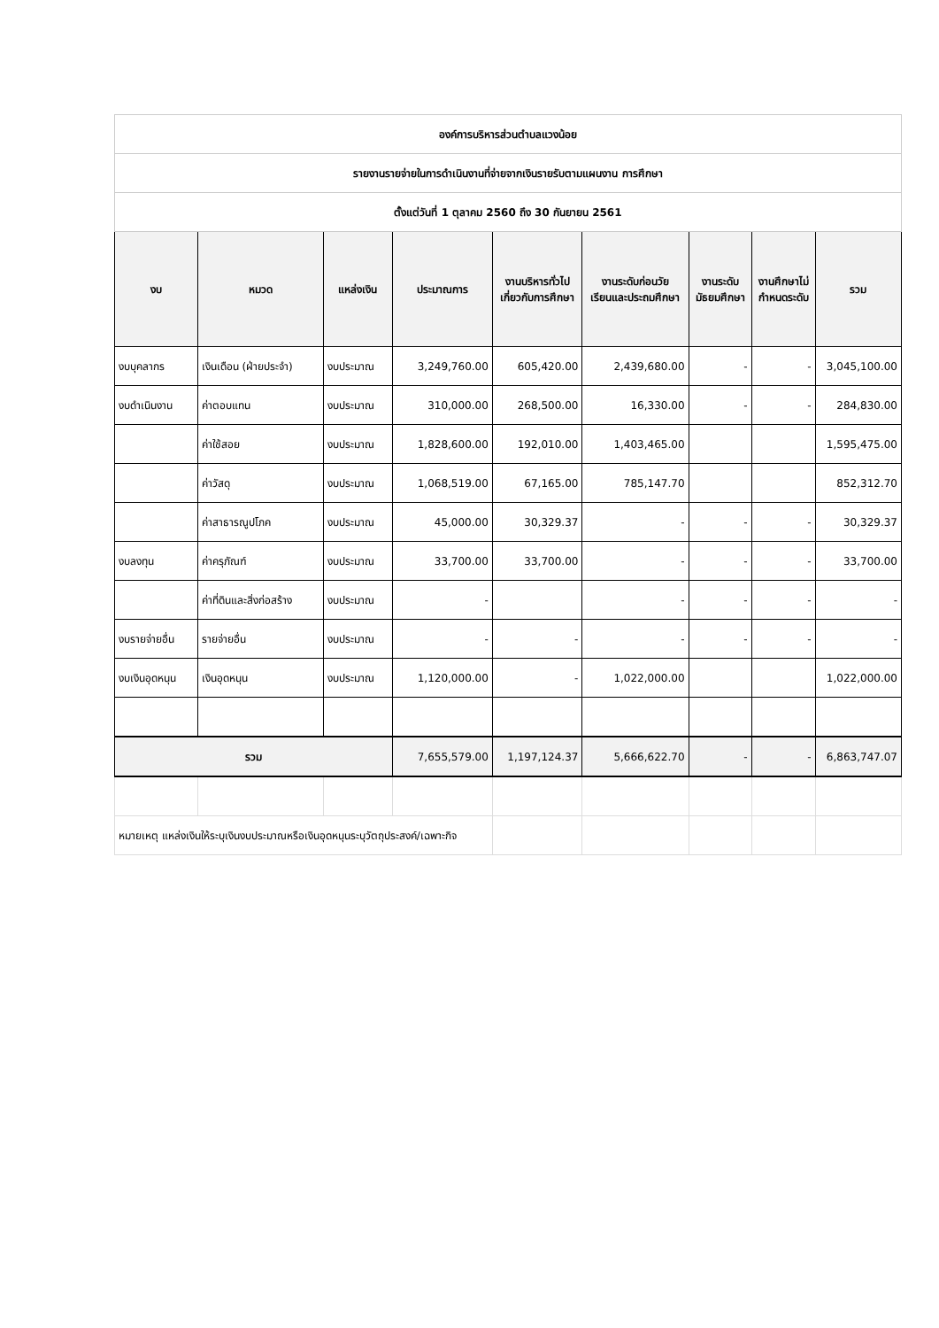| องค์การบริหารส่วนตำบลแวงน้อย | | | | | | | | |
| รายงานรายจ่ายในการดำเนินงานที่จ่ายจากเงินรายรับตามแผนงาน การศึกษา | | | | | | | | |
| ตั้งแต่วันที่ 1 ตุลาคม 2560 ถึง 30 กันยายน 2561 | | | | | | | | |
| งบ | หมวด | แหล่งเงิน | ประมาณการ | งานบริหารทั่วไป เกี่ยวกับการศึกษา | งานระดับก่อนวัย เรียนและประถมศึกษา | งานระดับ มัธยมศึกษา | งานศึกษาไม่ กำหนดระดับ | รวม |
| งบบุคลากร | เงินเดือน (ฝ่ายประจำ) | งบประมาณ | 3,249,760.00 | 605,420.00 | 2,439,680.00 | - | - | 3,045,100.00 |
| งบดำเนินงาน | ค่าตอบแทน | งบประมาณ | 310,000.00 | 268,500.00 | 16,330.00 | - | - | 284,830.00 |
| | ค่าใช้สอย | งบประมาณ | 1,828,600.00 | 192,010.00 | 1,403,465.00 | | | 1,595,475.00 |
| | ค่าวัสดุ | งบประมาณ | 1,068,519.00 | 67,165.00 | 785,147.70 | | | 852,312.70 |
| | ค่าสาธารณูปโภค | งบประมาณ | 45,000.00 | 30,329.37 | - | - | - | 30,329.37 |
| งบลงทุน | ค่าครุภัณฑ์ | งบประมาณ | 33,700.00 | 33,700.00 | - | - | - | 33,700.00 |
| | ค่าที่ดินและสิ่งก่อสร้าง | งบประมาณ | - | | - | - | - | - |
| งบรายจ่ายอื่น | รายจ่ายอื่น | งบประมาณ | - | - | - | - | - | - |
| งบเงินอุดหนุน | เงินอุดหนุน | งบประมาณ | 1,120,000.00 | - | 1,022,000.00 | | | 1,022,000.00 |
| รวม | | | 7,655,579.00 | 1,197,124.37 | 5,666,622.70 | - | - | 6,863,747.07 |
| หมายเหตุ แหล่งเงินให้ระบุเงินงบประมาณหรือเงินอุดหนุนระบุวัตถุประสงค์/เฉพาะกิจ | | | | | | | | |